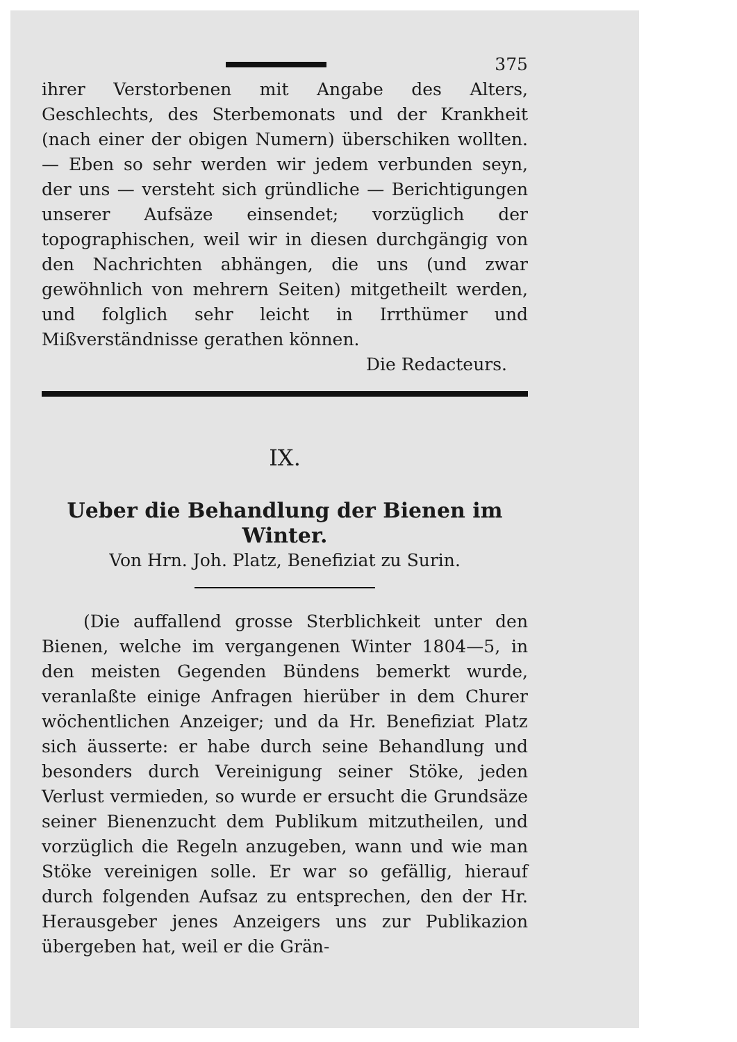375
ihrer Verstorbenen mit Angabe des Alters, Geschlechts, des Sterbemonats und der Krankheit (nach einer der obigen Numern) überschiken wollten. — Eben so sehr werden wir jedem verbunden seyn, der uns — versteht sich gründliche — Berichtigungen unserer Aufsäze einsendet; vorzüglich der topographischen, weil wir in diesen durchgängig von den Nachrichten abhängen, die uns (und zwar gewöhnlich von mehrern Seiten) mitgetheilt werden, und folglich sehr leicht in Irrthümer und Mißverständnisse gerathen können.
Die Redacteurs.
IX.
Ueber die Behandlung der Bienen im Winter.
Von Hrn. Joh. Platz, Benefiziat zu Surin.
(Die auffallend grosse Sterblichkeit unter den Bienen, welche im vergangenen Winter 1804—5, in den meisten Gegenden Bündens bemerkt wurde, veranlaßte einige Anfragen hierüber in dem Churer wöchentlichen Anzeiger; und da Hr. Benefiziat Platz sich äusserte: er habe durch seine Behandlung und besonders durch Vereinigung seiner Stöke, jeden Verlust vermieden, so wurde er ersucht die Grundsäze seiner Bienenzucht dem Publikum mitzutheilen, und vorzüglich die Regeln anzugeben, wann und wie man Stöke vereinigen solle. Er war so gefällig, hierauf durch folgenden Aufsaz zu entsprechen, den der Hr. Herausgeber jenes Anzeigers uns zur Publikazion übergeben hat, weil er die Grän-